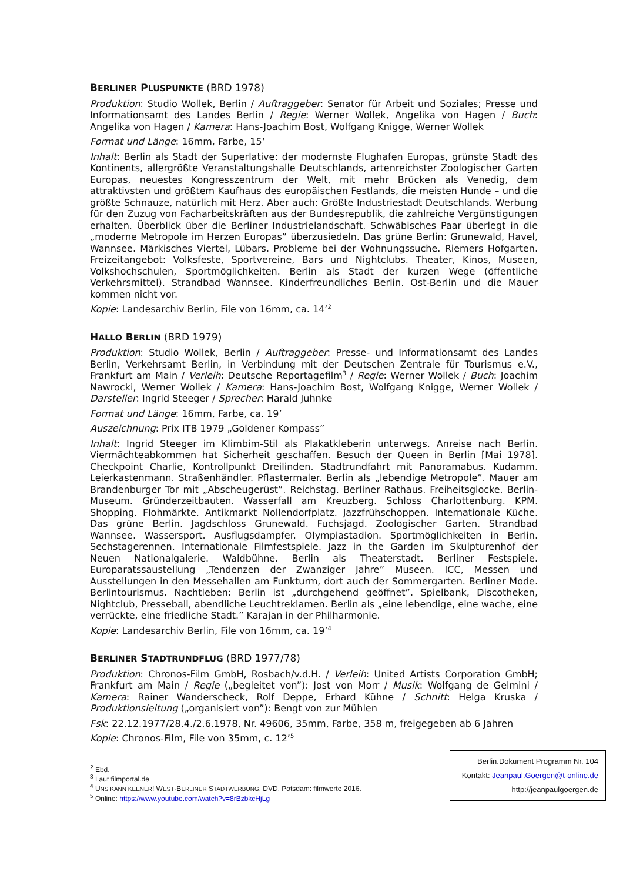BERLINER PLUSPUNKTE (BRD 1978)
Produktion: Studio Wollek, Berlin / Auftraggeber: Senator für Arbeit und Soziales; Presse und Informationsamt des Landes Berlin / Regie: Werner Wollek, Angelika von Hagen / Buch: Angelika von Hagen / Kamera: Hans-Joachim Bost, Wolfgang Knigge, Werner Wollek
Format und Länge: 16mm, Farbe, 15‘
Inhalt: Berlin als Stadt der Superlative: der modernste Flughafen Europas, grünste Stadt des Kontinents, allergrößte Veranstaltungshalle Deutschlands, artenreichster Zoologischer Garten Europas, neuestes Kongresszentrum der Welt, mit mehr Brücken als Venedig, dem attraktivsten und größtem Kaufhaus des europäischen Festlands, die meisten Hunde – und die größte Schnauze, natürlich mit Herz. Aber auch: Größte Industriestadt Deutschlands. Werbung für den Zuzug von Facharbeitskräften aus der Bundesrepublik, die zahlreiche Vergünstigungen erhalten. Überblick über die Berliner Industrielandschaft. Schwäbisches Paar überlegt in die „moderne Metropole im Herzen Europas” überzusiedeln. Das grüne Berlin: Grunewald, Havel, Wannsee. Märkisches Viertel, Lübars. Probleme bei der Wohnungssuche. Riemers Hofgarten. Freizeitangebot: Volksfeste, Sportvereine, Bars und Nightclubs. Theater, Kinos, Museen, Volkshochschulen, Sportmöglichkeiten. Berlin als Stadt der kurzen Wege (öffentliche Verkehrsmittel). Strandbad Wannsee. Kinderfreundliches Berlin. Ost-Berlin und die Mauer kommen nicht vor.
Kopie: Landesarchiv Berlin, File von 16mm, ca. 14’<sup>2</sup>
HALLO BERLIN (BRD 1979)
Produktion: Studio Wollek, Berlin / Auftraggeber: Presse- und Informationsamt des Landes Berlin, Verkehrsamt Berlin, in Verbindung mit der Deutschen Zentrale für Tourismus e.V., Frankfurt am Main / Verleih: Deutsche Reportagefilm<sup>3</sup> / Regie: Werner Wollek / Buch: Joachim Nawrocki, Werner Wollek / Kamera: Hans-Joachim Bost, Wolfgang Knigge, Werner Wollek / Darsteller: Ingrid Steeger / Sprecher: Harald Juhnke
Format und Länge: 16mm, Farbe, ca. 19’
Auszeichnung: Prix ITB 1979 „Goldener Kompass”
Inhalt: Ingrid Steeger im Klimbim-Stil als Plakatkleberin unterwegs. Anreise nach Berlin. Viermächteabkommen hat Sicherheit geschaffen. Besuch der Queen in Berlin [Mai 1978]. Checkpoint Charlie, Kontrollpunkt Dreilinden. Stadtrundfahrt mit Panoramabus. Kudamm. Leierkastenmann. Straßenhändler. Pflastermaler. Berlin als „lebendige Metropole”. Mauer am Brandenburger Tor mit „Abscheugerüst”. Reichstag. Berliner Rathaus. Freiheitsglocke. Berlin-Museum. Gründerzeitbauten. Wasserfall am Kreuzberg. Schloss Charlottenburg. KPM. Shopping. Flohmärkte. Antikmarkt Nollendorfplatz. Jazzfrühschoppen. Internationale Küche. Das grüne Berlin. Jagdschloss Grunewald. Fuchsjagd. Zoologischer Garten. Strandbad Wannsee. Wassersport. Ausflugsdampfer. Olympiastadion. Sportmöglichkeiten in Berlin. Sechstagerennen. Internationale Filmfestspiele. Jazz in the Garden im Skulpturenhof der Neuen Nationalgalerie. Waldbühne. Berlin als Theaterstadt. Berliner Festspiele. Europaratssaustellung „Tendenzen der Zwanziger Jahre” Museen. ICC, Messen und Ausstellungen in den Messehallen am Funkturm, dort auch der Sommergarten. Berliner Mode. Berlintourismus. Nachtleben: Berlin ist „durchgehend geöffnet”. Spielbank, Discotheken, Nightclub, Presseball, abendliche Leuchtreklamen. Berlin als „eine lebendige, eine wache, eine verrückte, eine friedliche Stadt.” Karajan in der Philharmonie.
Kopie: Landesarchiv Berlin, File von 16mm, ca. 19’<sup>4</sup>
BERLINER STADTRUNDFLUG (BRD 1977/78)
Produktion: Chronos-Film GmbH, Rosbach/v.d.H. / Verleih: United Artists Corporation GmbH; Frankfurt am Main / Regie („begleitet von”): Jost von Morr / Musik: Wolfgang de Gelmini / Kamera: Rainer Wanderscheck, Rolf Deppe, Erhard Kühne / Schnitt: Helga Kruska / Produktionsleitung („organisiert von”): Bengt von zur Mühlen
Fsk: 22.12.1977/28.4./2.6.1978, Nr. 49606, 35mm, Farbe, 358 m, freigegeben ab 6 Jahren
Kopie: Chronos-Film, File von 35mm, c. 12’<sup>5</sup>
<sup>2</sup> Ebd.
<sup>3</sup> Laut filmportal.de
<sup>4</sup> UNS KANN KEENER! WEST-BERLINER STADTWERBUNG. DVD. Potsdam: filmwerte 2016.
<sup>5</sup> Online: https://www.youtube.com/watch?v=8rBzbkcHjLg
Berlin.Dokument Programm Nr. 104
Kontakt: Jeanpaul.Goergen@t-online.de
http://jeanpaulgoergen.de